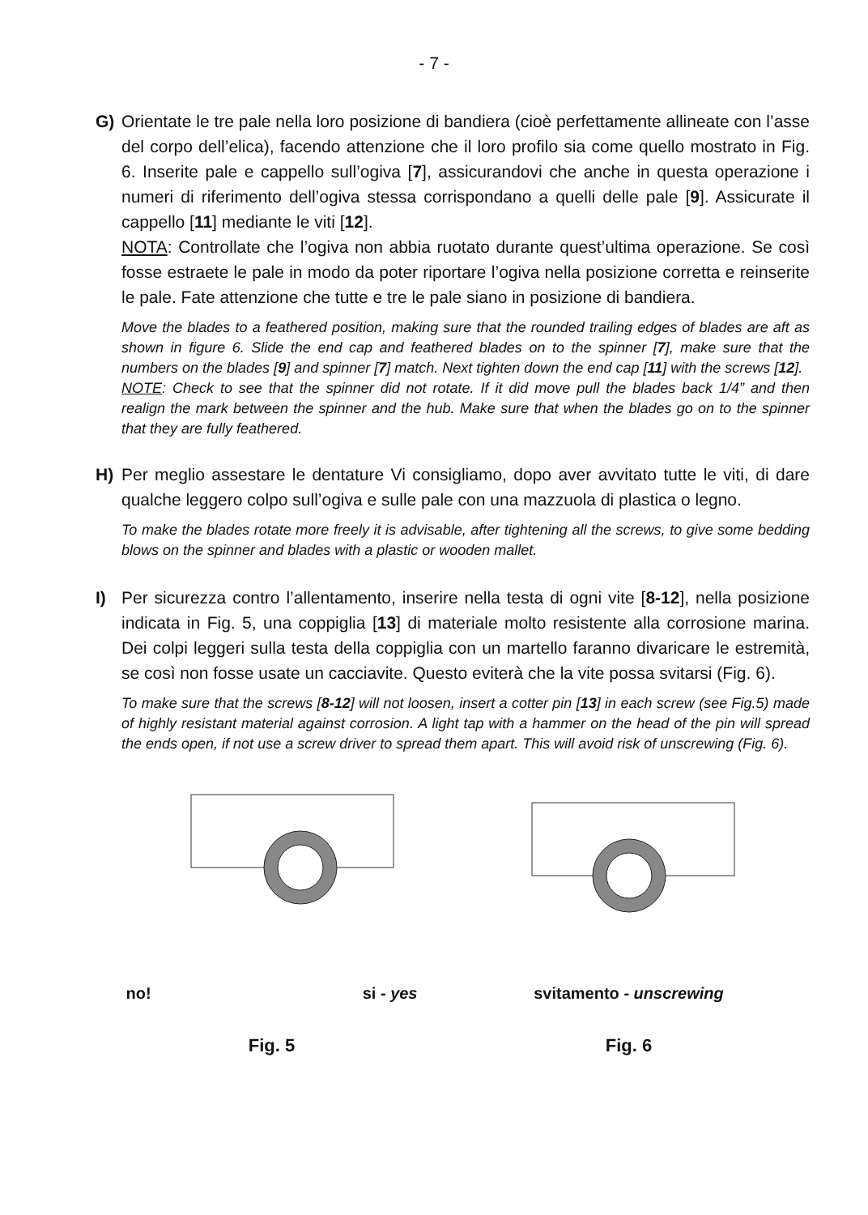- 7 -
G) Orientate le tre pale nella loro posizione di bandiera (cioè perfettamente allineate con l’asse del corpo dell’elica), facendo attenzione che il loro profilo sia come quello mostrato in Fig. 6. Inserite pale e cappello sull’ogiva [7], assicurandovi che anche in questa operazione i numeri di riferimento dell’ogiva stessa corrispondano a quelli delle pale [9]. Assicurate il cappello [11] mediante le viti [12].
NOTA: Controllate che l’ogiva non abbia ruotato durante quest’ultima operazione. Se così fosse estraete le pale in modo da poter riportare l’ogiva nella posizione corretta e reinserite le pale. Fate attenzione che tutte e tre le pale siano in posizione di bandiera.
Move the blades to a feathered position, making sure that the rounded trailing edges of blades are aft as shown in figure 6. Slide the end cap and feathered blades on to the spinner [7], make sure that the numbers on the blades [9] and spinner [7] match. Next tighten down the end cap [11] with the screws [12].
NOTE: Check to see that the spinner did not rotate. If it did move pull the blades back 1/4” and then realign the mark between the spinner and the hub. Make sure that when the blades go on to the spinner that they are fully feathered.
H) Per meglio assestare le dentature Vi consigliamo, dopo aver avvitato tutte le viti, di dare qualche leggero colpo sull’ogiva e sulle pale con una mazzuola di plastica o legno.
To make the blades rotate more freely it is advisable, after tightening all the screws, to give some bedding blows on the spinner and blades with a plastic or wooden mallet.
I) Per sicurezza contro l’allentamento, inserire nella testa di ogni vite [8-12], nella posizione indicata in Fig. 5, una coppiglia [13] di materiale molto resistente alla corrosione marina. Dei colpi leggeri sulla testa della coppiglia con un martello faranno divaricare le estremità, se così non fosse usate un cacciavite. Questo eviterà che la vite possa svitarsi (Fig. 6).
To make sure that the screws [8-12] will not loosen, insert a cotter pin [13] in each screw (see Fig.5) made of highly resistant material against corrosion. A light tap with a hammer on the head of the pin will spread the ends open, if not use a screw driver to spread them apart. This will avoid risk of unscrewing (Fig. 6).
no! si - yes
Fig. 5
svitamento - unscrewing
Fig. 6